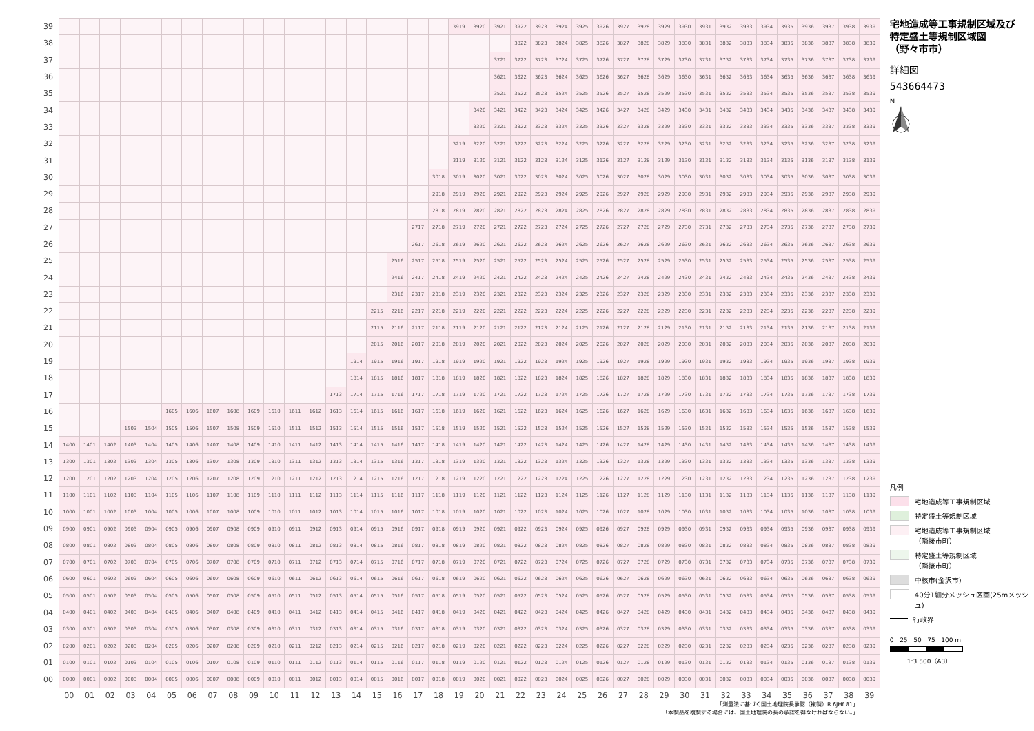| 39 | | | | | | | | | | | | | | | | | | | | 3919 | 3920 | 3921 | 3922 | 3923 | 3924 | 3925 | 3926 | 3927 | 3928 | 3929 | 3930 | 3931 | 3932 | 3933 | 3934 | 3935 | 3936 | 3937 | 3938 | 3939 |
| 38 | | | | | | | | | | | | | | | | | | | | | | | 3822 | 3823 | 3824 | 3825 | 3826 | 3827 | 3828 | 3829 | 3830 | 3831 | 3832 | 3833 | 3834 | 3835 | 3836 | 3837 | 3838 | 3839 |
| 37 | | | | | | | | | | | | | | | | | | | | | | 3721 | 3722 | 3723 | 3724 | 3725 | 3726 | 3727 | 3728 | 3729 | 3730 | 3731 | 3732 | 3733 | 3734 | 3735 | 3736 | 3737 | 3738 | 3739 |
| 36 | | | | | | | | | | | | | | | | | | | | | | 3621 | 3622 | 3623 | 3624 | 3625 | 3626 | 3627 | 3628 | 3629 | 3630 | 3631 | 3632 | 3633 | 3634 | 3635 | 3636 | 3637 | 3638 | 3639 |
| 35 | | | | | | | | | | | | | | | | | | | | | | 3521 | 3522 | 3523 | 3524 | 3525 | 3526 | 3527 | 3528 | 3529 | 3530 | 3531 | 3532 | 3533 | 3534 | 3535 | 3536 | 3537 | 3538 | 3539 |
| 34 | | | | | | | | | | | | | | | | | | | | | 3420 | 3421 | 3422 | 3423 | 3424 | 3425 | 3426 | 3427 | 3428 | 3429 | 3430 | 3431 | 3432 | 3433 | 3434 | 3435 | 3436 | 3437 | 3438 | 3439 |
| 33 | | | | | | | | | | | | | | | | | | | | | 3320 | 3321 | 3322 | 3323 | 3324 | 3325 | 3326 | 3327 | 3328 | 3329 | 3330 | 3331 | 3332 | 3333 | 3334 | 3335 | 3336 | 3337 | 3338 | 3339 |
| 32 | | | | | | | | | | | | | | | | | | | | 3219 | 3220 | 3221 | 3222 | 3223 | 3224 | 3225 | 3226 | 3227 | 3228 | 3229 | 3230 | 3231 | 3232 | 3233 | 3234 | 3235 | 3236 | 3237 | 3238 | 3239 |
| 31 | | | | | | | | | | | | | | | | | | | | 3119 | 3120 | 3121 | 3122 | 3123 | 3124 | 3125 | 3126 | 3127 | 3128 | 3129 | 3130 | 3131 | 3132 | 3133 | 3134 | 3135 | 3136 | 3137 | 3138 | 3139 |
| 30 | | | | | | | | | | | | | | | | | | | 3018 | 3019 | 3020 | 3021 | 3022 | 3023 | 3024 | 3025 | 3026 | 3027 | 3028 | 3029 | 3030 | 3031 | 3032 | 3033 | 3034 | 3035 | 3036 | 3037 | 3038 | 3039 |
| 29 | | | | | | | | | | | | | | | | | | | 2918 | 2919 | 2920 | 2921 | 2922 | 2923 | 2924 | 2925 | 2926 | 2927 | 2928 | 2929 | 2930 | 2931 | 2932 | 2933 | 2934 | 2935 | 2936 | 2937 | 2938 | 2939 |
| 28 | | | | | | | | | | | | | | | | | | | 2818 | 2819 | 2820 | 2821 | 2822 | 2823 | 2824 | 2825 | 2826 | 2827 | 2828 | 2829 | 2830 | 2831 | 2832 | 2833 | 2834 | 2835 | 2836 | 2837 | 2838 | 2839 |
| 27 | | | | | | | | | | | | | | | | | | 2717 | 2718 | 2719 | 2720 | 2721 | 2722 | 2723 | 2724 | 2725 | 2726 | 2727 | 2728 | 2729 | 2730 | 2731 | 2732 | 2733 | 2734 | 2735 | 2736 | 2737 | 2738 | 2739 |
| 26 | | | | | | | | | | | | | | | | | | 2617 | 2618 | 2619 | 2620 | 2621 | 2622 | 2623 | 2624 | 2625 | 2626 | 2627 | 2628 | 2629 | 2630 | 2631 | 2632 | 2633 | 2634 | 2635 | 2636 | 2637 | 2638 | 2639 |
| 25 | | | | | | | | | | | | | | | | | 2516 | 2517 | 2518 | 2519 | 2520 | 2521 | 2522 | 2523 | 2524 | 2525 | 2526 | 2527 | 2528 | 2529 | 2530 | 2531 | 2532 | 2533 | 2534 | 2535 | 2536 | 2537 | 2538 | 2539 |
| 24 | | | | | | | | | | | | | | | | | 2416 | 2417 | 2418 | 2419 | 2420 | 2421 | 2422 | 2423 | 2424 | 2425 | 2426 | 2427 | 2428 | 2429 | 2430 | 2431 | 2432 | 2433 | 2434 | 2435 | 2436 | 2437 | 2438 | 2439 |
| 23 | | | | | | | | | | | | | | | | | 2316 | 2317 | 2318 | 2319 | 2320 | 2321 | 2322 | 2323 | 2324 | 2325 | 2326 | 2327 | 2328 | 2329 | 2330 | 2331 | 2332 | 2333 | 2334 | 2335 | 2336 | 2337 | 2338 | 2339 |
| 22 | | | | | | | | | | | | | | | | 2215 | 2216 | 2217 | 2218 | 2219 | 2220 | 2221 | 2222 | 2223 | 2224 | 2225 | 2226 | 2227 | 2228 | 2229 | 2230 | 2231 | 2232 | 2233 | 2234 | 2235 | 2236 | 2237 | 2238 | 2239 |
| 21 | | | | | | | | | | | | | | | | 2115 | 2116 | 2117 | 2118 | 2119 | 2120 | 2121 | 2122 | 2123 | 2124 | 2125 | 2126 | 2127 | 2128 | 2129 | 2130 | 2131 | 2132 | 2133 | 2134 | 2135 | 2136 | 2137 | 2138 | 2139 |
| 20 | | | | | | | | | | | | | | | | 2015 | 2016 | 2017 | 2018 | 2019 | 2020 | 2021 | 2022 | 2023 | 2024 | 2025 | 2026 | 2027 | 2028 | 2029 | 2030 | 2031 | 2032 | 2033 | 2034 | 2035 | 2036 | 2037 | 2038 | 2039 |
| 19 | | | | | | | | | | | | | | | 1914 | 1915 | 1916 | 1917 | 1918 | 1919 | 1920 | 1921 | 1922 | 1923 | 1924 | 1925 | 1926 | 1927 | 1928 | 1929 | 1930 | 1931 | 1932 | 1933 | 1934 | 1935 | 1936 | 1937 | 1938 | 1939 |
| 18 | | | | | | | | | | | | | | | 1814 | 1815 | 1816 | 1817 | 1818 | 1819 | 1820 | 1821 | 1822 | 1823 | 1824 | 1825 | 1826 | 1827 | 1828 | 1829 | 1830 | 1831 | 1832 | 1833 | 1834 | 1835 | 1836 | 1837 | 1838 | 1839 |
| 17 | | | | | | | | | | | | | | 1713 | 1714 | 1715 | 1716 | 1717 | 1718 | 1719 | 1720 | 1721 | 1722 | 1723 | 1724 | 1725 | 1726 | 1727 | 1728 | 1729 | 1730 | 1731 | 1732 | 1733 | 1734 | 1735 | 1736 | 1737 | 1738 | 1739 |
| 16 | | | | | | 1605 | 1606 | 1607 | 1608 | 1609 | 1610 | 1611 | 1612 | 1613 | 1614 | 1615 | 1616 | 1617 | 1618 | 1619 | 1620 | 1621 | 1622 | 1623 | 1624 | 1625 | 1626 | 1627 | 1628 | 1629 | 1630 | 1631 | 1632 | 1633 | 1634 | 1635 | 1636 | 1637 | 1638 | 1639 |
| 15 | | | | 1503 | 1504 | 1505 | 1506 | 1507 | 1508 | 1509 | 1510 | 1511 | 1512 | 1513 | 1514 | 1515 | 1516 | 1517 | 1518 | 1519 | 1520 | 1521 | 1522 | 1523 | 1524 | 1525 | 1526 | 1527 | 1528 | 1529 | 1530 | 1531 | 1532 | 1533 | 1534 | 1535 | 1536 | 1537 | 1538 | 1539 |
| 14 | 1400 | 1401 | 1402 | 1403 | 1404 | 1405 | 1406 | 1407 | 1408 | 1409 | 1410 | 1411 | 1412 | 1413 | 1414 | 1415 | 1416 | 1417 | 1418 | 1419 | 1420 | 1421 | 1422 | 1423 | 1424 | 1425 | 1426 | 1427 | 1428 | 1429 | 1430 | 1431 | 1432 | 1433 | 1434 | 1435 | 1436 | 1437 | 1438 | 1439 |
| 13 | 1300 | 1301 | 1302 | 1303 | 1304 | 1305 | 1306 | 1307 | 1308 | 1309 | 1310 | 1311 | 1312 | 1313 | 1314 | 1315 | 1316 | 1317 | 1318 | 1319 | 1320 | 1321 | 1322 | 1323 | 1324 | 1325 | 1326 | 1327 | 1328 | 1329 | 1330 | 1331 | 1332 | 1333 | 1334 | 1335 | 1336 | 1337 | 1338 | 1339 |
| 12 | 1200 | 1201 | 1202 | 1203 | 1204 | 1205 | 1206 | 1207 | 1208 | 1209 | 1210 | 1211 | 1212 | 1213 | 1214 | 1215 | 1216 | 1217 | 1218 | 1219 | 1220 | 1221 | 1222 | 1223 | 1224 | 1225 | 1226 | 1227 | 1228 | 1229 | 1230 | 1231 | 1232 | 1233 | 1234 | 1235 | 1236 | 1237 | 1238 | 1239 |
| 11 | 1100 | 1101 | 1102 | 1103 | 1104 | 1105 | 1106 | 1107 | 1108 | 1109 | 1110 | 1111 | 1112 | 1113 | 1114 | 1115 | 1116 | 1117 | 1118 | 1119 | 1120 | 1121 | 1122 | 1123 | 1124 | 1125 | 1126 | 1127 | 1128 | 1129 | 1130 | 1131 | 1132 | 1133 | 1134 | 1135 | 1136 | 1137 | 1138 | 1139 |
| 10 | 1000 | 1001 | 1002 | 1003 | 1004 | 1005 | 1006 | 1007 | 1008 | 1009 | 1010 | 1011 | 1012 | 1013 | 1014 | 1015 | 1016 | 1017 | 1018 | 1019 | 1020 | 1021 | 1022 | 1023 | 1024 | 1025 | 1026 | 1027 | 1028 | 1029 | 1030 | 1031 | 1032 | 1033 | 1034 | 1035 | 1036 | 1037 | 1038 | 1039 |
| 09 | 0900 | 0901 | 0902 | 0903 | 0904 | 0905 | 0906 | 0907 | 0908 | 0909 | 0910 | 0911 | 0912 | 0913 | 0914 | 0915 | 0916 | 0917 | 0918 | 0919 | 0920 | 0921 | 0922 | 0923 | 0924 | 0925 | 0926 | 0927 | 0928 | 0929 | 0930 | 0931 | 0932 | 0933 | 0934 | 0935 | 0936 | 0937 | 0938 | 0939 |
| 08 | 0800 | 0801 | 0802 | 0803 | 0804 | 0805 | 0806 | 0807 | 0808 | 0809 | 0810 | 0811 | 0812 | 0813 | 0814 | 0815 | 0816 | 0817 | 0818 | 0819 | 0820 | 0821 | 0822 | 0823 | 0824 | 0825 | 0826 | 0827 | 0828 | 0829 | 0830 | 0831 | 0832 | 0833 | 0834 | 0835 | 0836 | 0837 | 0838 | 0839 |
| 07 | 0700 | 0701 | 0702 | 0703 | 0704 | 0705 | 0706 | 0707 | 0708 | 0709 | 0710 | 0711 | 0712 | 0713 | 0714 | 0715 | 0716 | 0717 | 0718 | 0719 | 0720 | 0721 | 0722 | 0723 | 0724 | 0725 | 0726 | 0727 | 0728 | 0729 | 0730 | 0731 | 0732 | 0733 | 0734 | 0735 | 0736 | 0737 | 0738 | 0739 |
| 06 | 0600 | 0601 | 0602 | 0603 | 0604 | 0605 | 0606 | 0607 | 0608 | 0609 | 0610 | 0611 | 0612 | 0613 | 0614 | 0615 | 0616 | 0617 | 0618 | 0619 | 0620 | 0621 | 0622 | 0623 | 0624 | 0625 | 0626 | 0627 | 0628 | 0629 | 0630 | 0631 | 0632 | 0633 | 0634 | 0635 | 0636 | 0637 | 0638 | 0639 |
| 05 | 0500 | 0501 | 0502 | 0503 | 0504 | 0505 | 0506 | 0507 | 0508 | 0509 | 0510 | 0511 | 0512 | 0513 | 0514 | 0515 | 0516 | 0517 | 0518 | 0519 | 0520 | 0521 | 0522 | 0523 | 0524 | 0525 | 0526 | 0527 | 0528 | 0529 | 0530 | 0531 | 0532 | 0533 | 0534 | 0535 | 0536 | 0537 | 0538 | 0539 |
| 04 | 0400 | 0401 | 0402 | 0403 | 0404 | 0405 | 0406 | 0407 | 0408 | 0409 | 0410 | 0411 | 0412 | 0413 | 0414 | 0415 | 0416 | 0417 | 0418 | 0419 | 0420 | 0421 | 0422 | 0423 | 0424 | 0425 | 0426 | 0427 | 0428 | 0429 | 0430 | 0431 | 0432 | 0433 | 0434 | 0435 | 0436 | 0437 | 0438 | 0439 |
| 03 | 0300 | 0301 | 0302 | 0303 | 0304 | 0305 | 0306 | 0307 | 0308 | 0309 | 0310 | 0311 | 0312 | 0313 | 0314 | 0315 | 0316 | 0317 | 0318 | 0319 | 0320 | 0321 | 0322 | 0323 | 0324 | 0325 | 0326 | 0327 | 0328 | 0329 | 0330 | 0331 | 0332 | 0333 | 0334 | 0335 | 0336 | 0337 | 0338 | 0339 |
| 02 | 0200 | 0201 | 0202 | 0203 | 0204 | 0205 | 0206 | 0207 | 0208 | 0209 | 0210 | 0211 | 0212 | 0213 | 0214 | 0215 | 0216 | 0217 | 0218 | 0219 | 0220 | 0221 | 0222 | 0223 | 0224 | 0225 | 0226 | 0227 | 0228 | 0229 | 0230 | 0231 | 0232 | 0233 | 0234 | 0235 | 0236 | 0237 | 0238 | 0239 |
| 01 | 0100 | 0101 | 0102 | 0103 | 0104 | 0105 | 0106 | 0107 | 0108 | 0109 | 0110 | 0111 | 0112 | 0113 | 0114 | 0115 | 0116 | 0117 | 0118 | 0119 | 0120 | 0121 | 0122 | 0123 | 0124 | 0125 | 0126 | 0127 | 0128 | 0129 | 0130 | 0131 | 0132 | 0133 | 0134 | 0135 | 0136 | 0137 | 0138 | 0139 |
| 00 | 0000 | 0001 | 0002 | 0003 | 0004 | 0005 | 0006 | 0007 | 0008 | 0009 | 0010 | 0011 | 0012 | 0013 | 0014 | 0015 | 0016 | 0017 | 0018 | 0019 | 0020 | 0021 | 0022 | 0023 | 0024 | 0025 | 0026 | 0027 | 0028 | 0029 | 0030 | 0031 | 0032 | 0033 | 0034 | 0035 | 0036 | 0037 | 0038 | 0039 |
| | 00 | 01 | 02 | 03 | 04 | 05 | 06 | 07 | 08 | 09 | 10 | 11 | 12 | 13 | 14 | 15 | 16 | 17 | 18 | 19 | 20 | 21 | 22 | 23 | 24 | 25 | 26 | 27 | 28 | 29 | 30 | 31 | 32 | 33 | 34 | 35 | 36 | 37 | 38 | 39 |
宅地造成等工事規制区域及び
特定盛土等規制区域図
（野々市市）
詳細図
543664473
N
凡例
宅地造成等工事規制区域
特定盛土等規制区域
宅地造成等工事規制区域
（隣接市町）
特定盛土等規制区域
（隣接市町）
中核市(金沢市)
40分1細分メッシュ区画(25mメッシュ)
行政界
0 25 50 75 100 m
1:3,500（A3）
「測量法に基づく国土地理院長承認（複製）R 6JHf 81」
「本製品を複製する場合には、国土地理院の長の承認を得なければならない。」